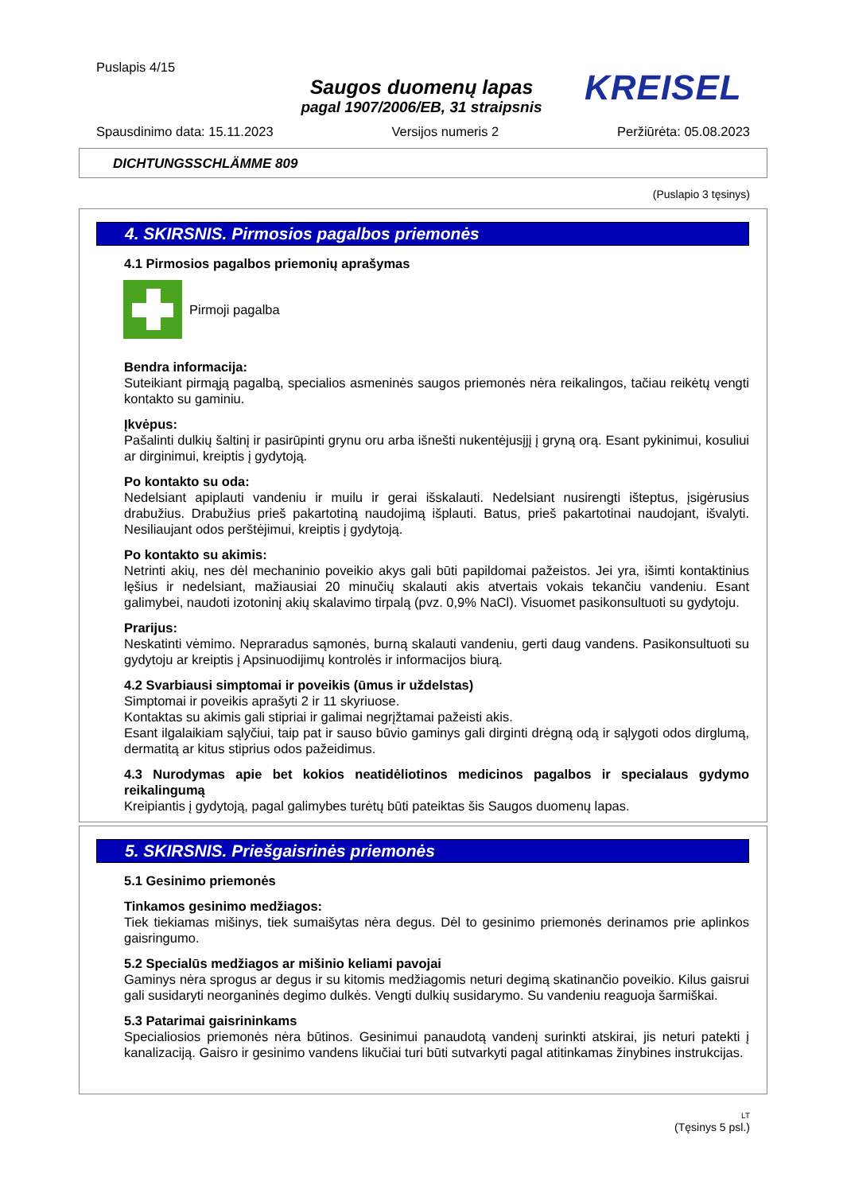Puslapis 4/15
Saugos duomenų lapas
pagal 1907/2006/EB, 31 straipsnis
KREISEL
Spausdinimo data: 15.11.2023 Versijos numeris 2 Peržiūrėta: 05.08.2023
DICHTUNGSSCHLÄMME 809
(Puslapio 3 tęsinys)
4. SKIRSNIS. Pirmosios pagalbos priemonės
4.1 Pirmosios pagalbos priemonių aprašymas
Pirmoji pagalba
Bendra informacija:
Suteikiant pirmąją pagalbą, specialios asmeninės saugos priemonės nėra reikalingos, tačiau reikėtų vengti kontakto su gaminiu.
Įkvėpus:
Pašalinti dulkių šaltinį ir pasirūpinti grynu oru arba išnešti nukentėjusįjį į gryną orą. Esant pykinimui, kosuliui ar dirginimui, kreiptis į gydytoją.
Po kontakto su oda:
Nedelsiant apiplauti vandeniu ir muilu ir gerai išskalauti. Nedelsiant nusirengti išteptus, įsigėrusius drabužius. Drabužius prieš pakartotiną naudojimą išplauti. Batus, prieš pakartotinai naudojant, išvalyti. Nesiliaujant odos perštėjimui, kreiptis į gydytoją.
Po kontakto su akimis:
Netrinti akių, nes dėl mechaninio poveikio akys gali būti papildomai pažeistos. Jei yra, išimti kontaktinius lęšius ir nedelsiant, mažiausiai 20 minučių skalauti akis atvertais vokais tekančiu vandeniu. Esant galimybei, naudoti izotoninį akių skalavimo tirpalą (pvz. 0,9% NaCl). Visuomet pasikonsultuoti su gydytoju.
Prarijus:
Neskatinti vėmimo. Nepraradus sąmonės, burną skalauti vandeniu, gerti daug vandens. Pasikonsultuoti su gydytoju ar kreiptis į Apsinuodijimų kontrolės ir informacijos biurą.
4.2 Svarbiausi simptomai ir poveikis (ūmus ir uždelstas)
Simptomai ir poveikis aprašyti 2 ir 11 skyriuose.
Kontaktas su akimis gali stipriai ir galimai negrįžtamai pažeisti akis.
Esant ilgalaikiam sąlyčiui, taip pat ir sauso būvio gaminys gali dirginti drėgną odą ir sąlygoti odos dirglumą, dermatitą ar kitus stiprius odos pažeidimus.
4.3 Nurodymas apie bet kokios neatidėliotinos medicinos pagalbos ir specialaus gydymo reikalingumą
Kreipiantis į gydytoją, pagal galimybes turėtų būti pateiktas šis Saugos duomenų lapas.
5. SKIRSNIS. Priešgaisrinės priemonės
5.1 Gesinimo priemonės
Tinkamos gesinimo medžiagos:
Tiek tiekiamas mišinys, tiek sumaišytas nėra degus. Dėl to gesinimo priemonės derinamos prie aplinkos gaisringumo.
5.2 Specialūs medžiagos ar mišinio keliami pavojai
Gaminys nėra sprogus ar degus ir su kitomis medžiagomis neturi degimą skatinančio poveikio. Kilus gaisrui gali susidaryti neorganinės degimo dulkės. Vengti dulkių susidarymo. Su vandeniu reaguoja šarmiškai.
5.3 Patarimai gaisrininkams
Specialiosios priemonės nėra būtinos. Gesinimui panaudotą vandenį surinkti atskirai, jis neturi patekti į kanalizaciją. Gaisro ir gesinimo vandens likučiai turi būti sutvarkyti pagal atitinkamas žinybines instrukcijas.
LT
(Tęsinys 5 psl.)